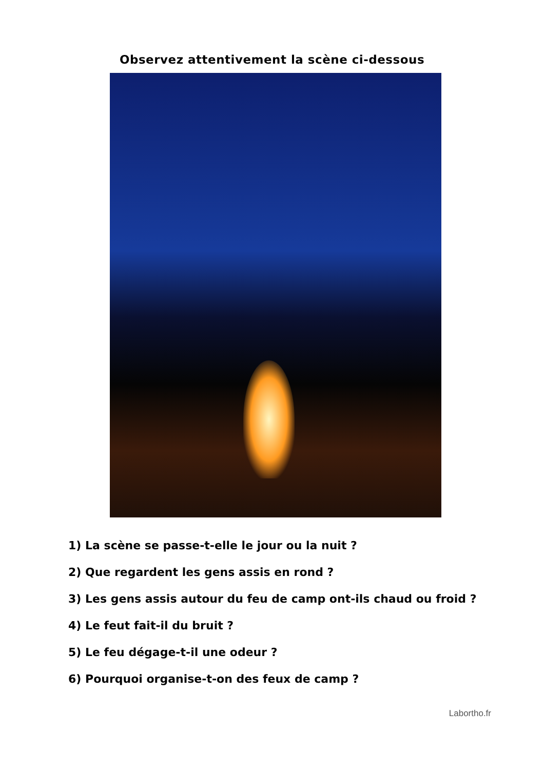Observez attentivement la scène ci-dessous
1) La scène se passe-t-elle le jour ou la nuit ?
2) Que regardent les gens assis en rond ?
3) Les gens assis autour du feu de camp ont-ils chaud ou froid ?
4) Le feut fait-il du bruit ?
5) Le feu dégage-t-il une odeur ?
6) Pourquoi organise-t-on des feux de camp ?
Labortho.fr